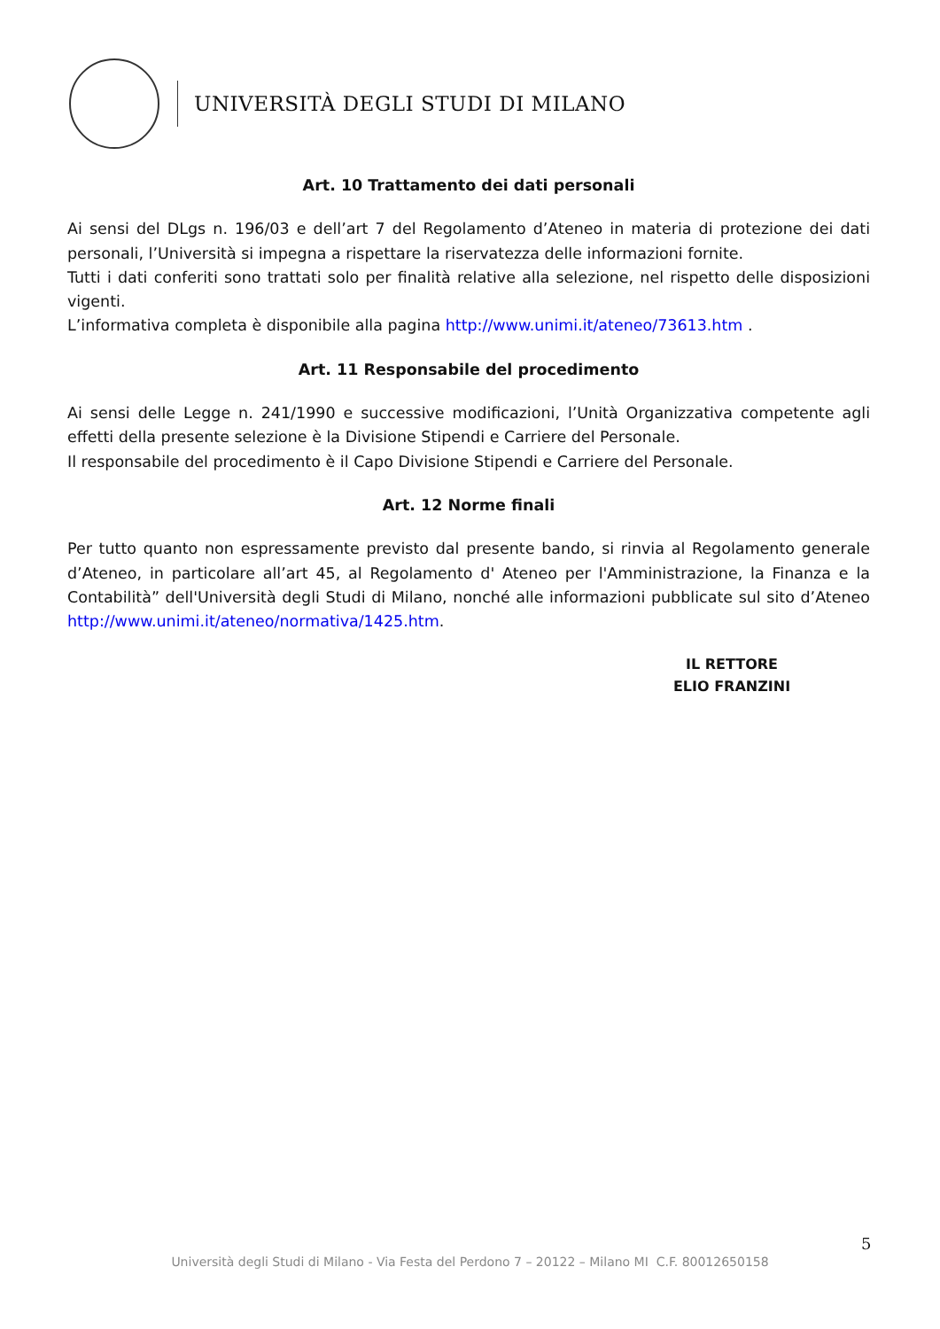UNIVERSITÀ DEGLI STUDI DI MILANO
Art. 10 Trattamento dei dati personali
Ai sensi del DLgs n. 196/03 e dell’art 7 del Regolamento d’Ateneo in materia di protezione dei dati personali, l’Università si impegna a rispettare la riservatezza delle informazioni fornite.
Tutti i dati conferiti sono trattati solo per finalità relative alla selezione, nel rispetto delle disposizioni vigenti.
L’informativa completa è disponibile alla pagina http://www.unimi.it/ateneo/73613.htm .
Art. 11 Responsabile del procedimento
Ai sensi delle Legge n. 241/1990 e successive modificazioni, l’Unità Organizzativa competente agli effetti della presente selezione è la Divisione Stipendi e Carriere del Personale.
Il responsabile del procedimento è il Capo Divisione Stipendi e Carriere del Personale.
Art. 12 Norme finali
Per tutto quanto non espressamente previsto dal presente bando, si rinvia al Regolamento generale d’Ateneo, in particolare all’art 45, al Regolamento d' Ateneo per l'Amministrazione, la Finanza e la Contabilità” dell'Università degli Studi di Milano, nonché alle informazioni pubblicate sul sito d’Ateneo http://www.unimi.it/ateneo/normativa/1425.htm.
IL RETTORE
ELIO FRANZINI
5
Università degli Studi di Milano - Via Festa del Perdono 7 – 20122 – Milano MI C.F. 80012650158